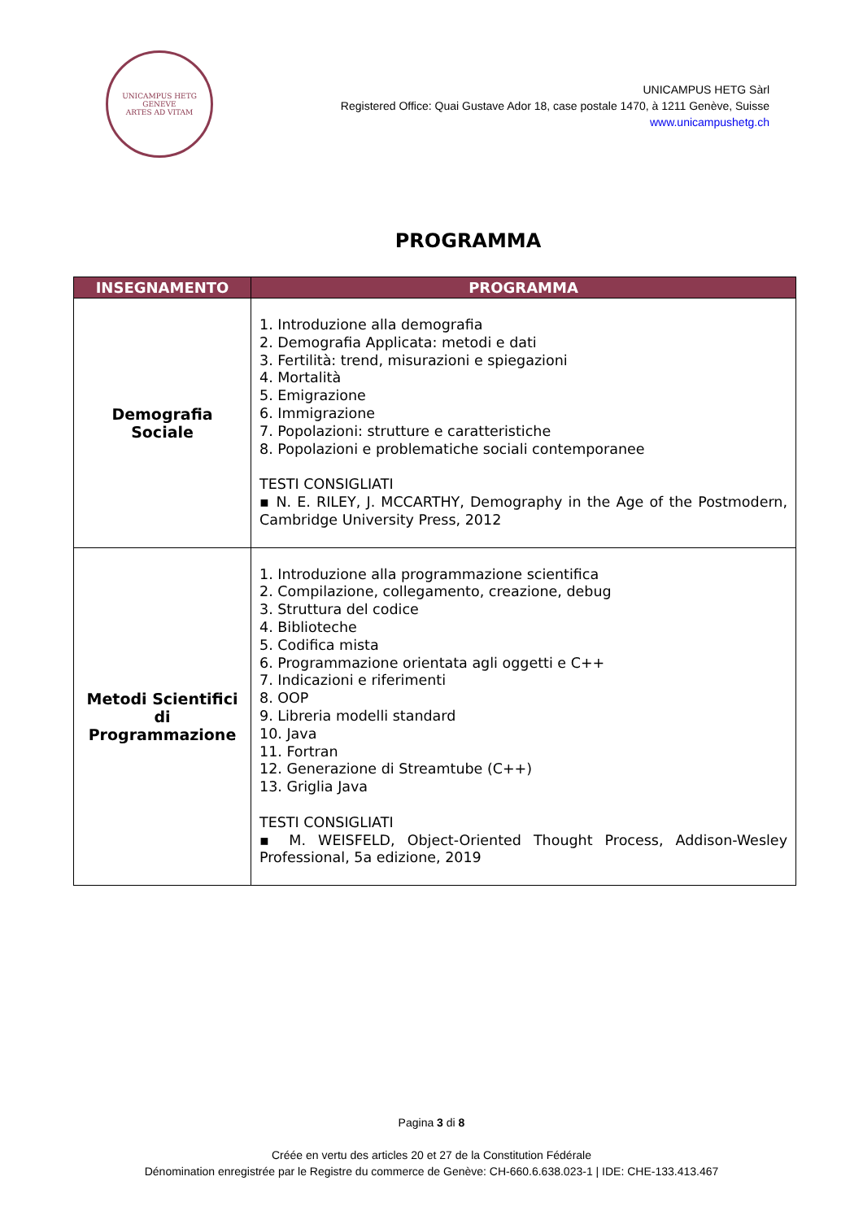UNICAMPUS HETG
GENEVE
ARTES AD VITAM
UNICAMPUS HETG Sàrl
Registered Office: Quai Gustave Ador 18, case postale 1470, à 1211 Genève, Suisse
www.unicampushetg.ch
PROGRAMMA
| INSEGNAMENTO | PROGRAMMA |
| --- | --- |
| Demografia Sociale | 1. Introduzione alla demografia 2. Demografia Applicata: metodi e dati 3. Fertilità: trend, misurazioni e spiegazioni 4. Mortalità 5. Emigrazione 6. Immigrazione 7. Popolazioni: strutture e caratteristiche 8. Popolazioni e problematiche sociali contemporanee TESTI CONSIGLIATI ▪ N. E. RILEY, J. MCCARTHY, Demography in the Age of the Postmodern, Cambridge University Press, 2012 |
| Metodi Scientifici di Programmazione | 1. Introduzione alla programmazione scientifica 2. Compilazione, collegamento, creazione, debug 3. Struttura del codice 4. Biblioteche 5. Codifica mista 6. Programmazione orientata agli oggetti e C++ 7. Indicazioni e riferimenti 8. OOP 9. Libreria modelli standard 10. Java 11. Fortran 12. Generazione di Streamtube (C++) 13. Griglia Java TESTI CONSIGLIATI ▪ M. WEISFELD, Object-Oriented Thought Process, Addison-Wesley Professional, 5a edizione, 2019 |
Pagina 3 di 8
Créée en vertu des articles 20 et 27 de la Constitution Fédérale
Dénomination enregistrée par le Registre du commerce de Genève: CH-660.6.638.023-1 | IDE: CHE-133.413.467